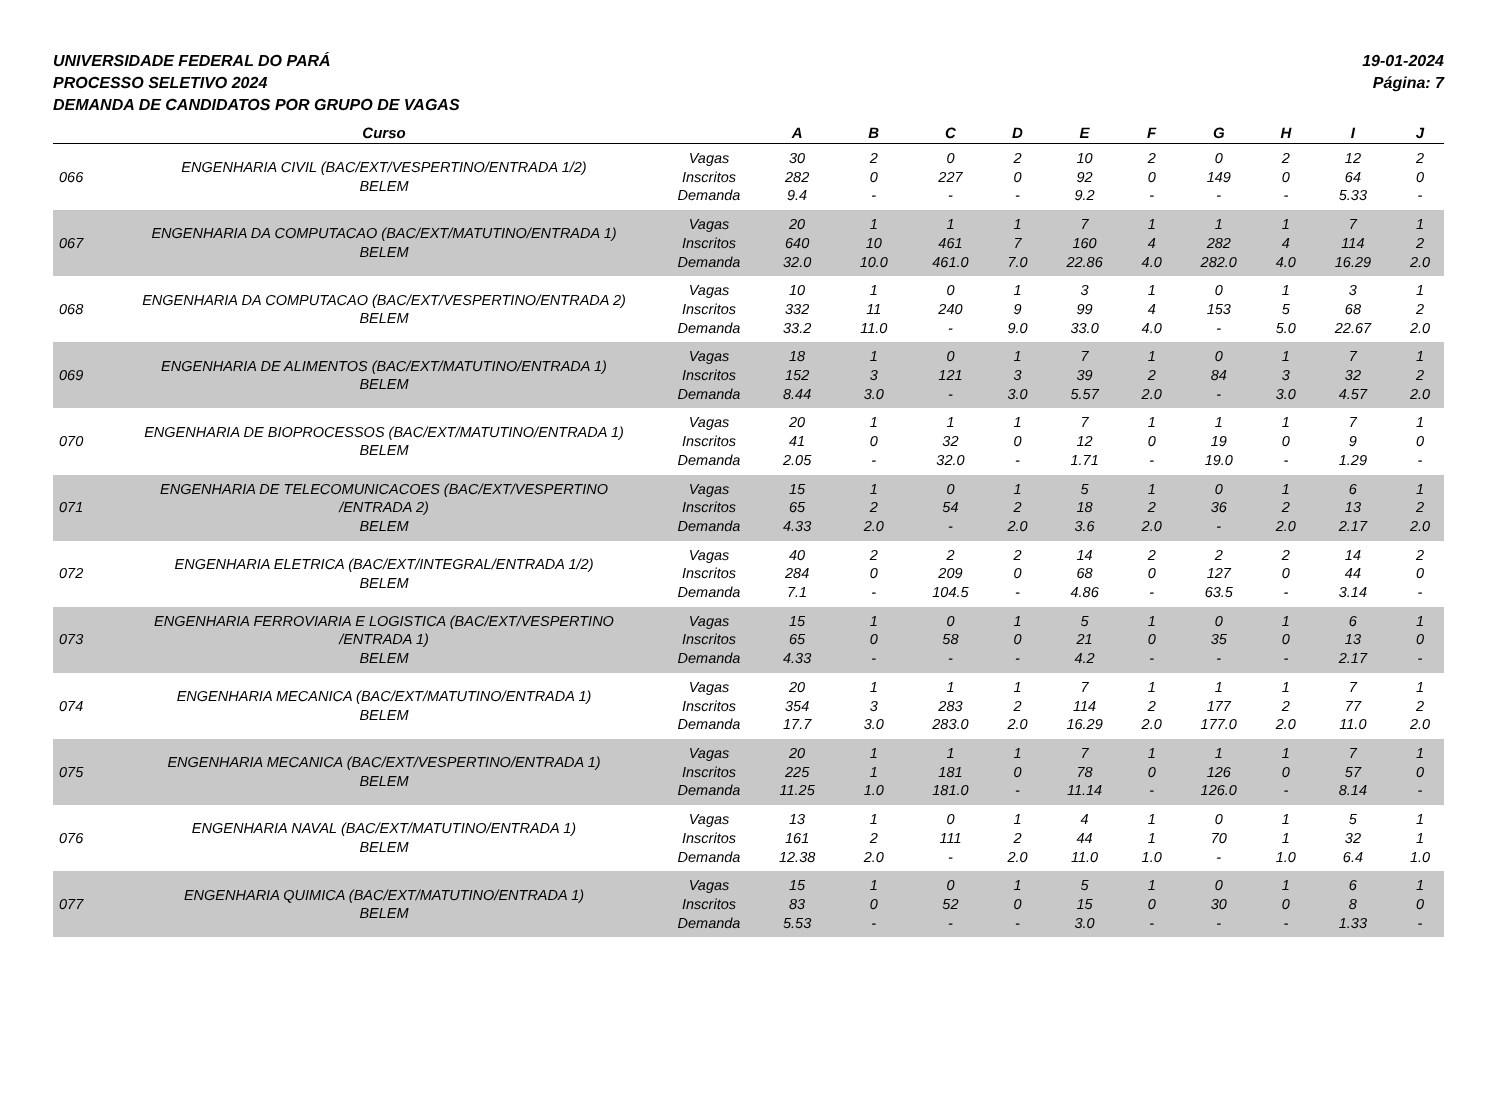UNIVERSIDADE FEDERAL DO PARÁ
PROCESSO SELETIVO 2024
DEMANDA DE CANDIDATOS POR GRUPO DE VAGAS
19-01-2024
Página: 7
| | Curso | | A | B | C | D | E | F | G | H | I | J |
| --- | --- | --- | --- | --- | --- | --- | --- | --- | --- | --- | --- | --- |
| 066 | ENGENHARIA CIVIL (BAC/EXT/VESPERTINO/ENTRADA 1/2) BELEM | Vagas Inscritos Demanda | 30 282 9.4 | 2 0 - | 0 227 - | 2 0 - | 10 92 9.2 | 2 0 - | 0 149 - | 2 0 - | 12 64 5.33 | 2 0 - |
| 067 | ENGENHARIA DA COMPUTACAO (BAC/EXT/MATUTINO/ENTRADA 1) BELEM | Vagas Inscritos Demanda | 20 640 32.0 | 1 10 10.0 | 1 461 461.0 | 1 7 7.0 | 7 160 22.86 | 1 4 4.0 | 1 282 282.0 | 1 4 4.0 | 7 114 16.29 | 1 2 2.0 |
| 068 | ENGENHARIA DA COMPUTACAO (BAC/EXT/VESPERTINO/ENTRADA 2) BELEM | Vagas Inscritos Demanda | 10 332 33.2 | 1 11 11.0 | 0 240 - | 1 9 9.0 | 3 99 33.0 | 1 4 4.0 | 0 153 - | 1 5 5.0 | 3 68 22.67 | 1 2 2.0 |
| 069 | ENGENHARIA DE ALIMENTOS (BAC/EXT/MATUTINO/ENTRADA 1) BELEM | Vagas Inscritos Demanda | 18 152 8.44 | 1 3 3.0 | 0 121 - | 1 3 3.0 | 7 39 5.57 | 1 2 2.0 | 0 84 - | 1 3 3.0 | 7 32 4.57 | 1 2 2.0 |
| 070 | ENGENHARIA DE BIOPROCESSOS (BAC/EXT/MATUTINO/ENTRADA 1) BELEM | Vagas Inscritos Demanda | 20 41 2.05 | 1 0 - | 1 32 32.0 | 1 0 - | 7 12 1.71 | 1 0 - | 1 19 19.0 | 1 0 - | 7 9 1.29 | 1 0 - |
| 071 | ENGENHARIA DE TELECOMUNICACOES (BAC/EXT/VESPERTINO /ENTRADA 2) BELEM | Vagas Inscritos Demanda | 15 65 4.33 | 1 2 2.0 | 0 54 - | 1 2 2.0 | 5 18 3.6 | 1 2 2.0 | 0 36 - | 1 2 2.0 | 6 13 2.17 | 1 2 2.0 |
| 072 | ENGENHARIA ELETRICA (BAC/EXT/INTEGRAL/ENTRADA 1/2) BELEM | Vagas Inscritos Demanda | 40 284 7.1 | 2 0 - | 2 209 104.5 | 2 0 - | 14 68 4.86 | 2 0 - | 2 127 63.5 | 2 0 - | 14 44 3.14 | 2 0 - |
| 073 | ENGENHARIA FERROVIARIA E LOGISTICA (BAC/EXT/VESPERTINO /ENTRADA 1) BELEM | Vagas Inscritos Demanda | 15 65 4.33 | 1 0 - | 0 58 - | 1 0 - | 5 21 4.2 | 1 0 - | 0 35 - | 1 0 - | 6 13 2.17 | 1 0 - |
| 074 | ENGENHARIA MECANICA (BAC/EXT/MATUTINO/ENTRADA 1) BELEM | Vagas Inscritos Demanda | 20 354 17.7 | 1 3 3.0 | 1 283 283.0 | 1 2 2.0 | 7 114 16.29 | 1 2 2.0 | 1 177 177.0 | 1 2 2.0 | 7 77 11.0 | 1 2 2.0 |
| 075 | ENGENHARIA MECANICA (BAC/EXT/VESPERTINO/ENTRADA 1) BELEM | Vagas Inscritos Demanda | 20 225 11.25 | 1 1 1.0 | 1 181 181.0 | 1 0 - | 7 78 11.14 | 1 0 - | 1 126 126.0 | 1 0 - | 7 57 8.14 | 1 0 - |
| 076 | ENGENHARIA NAVAL (BAC/EXT/MATUTINO/ENTRADA 1) BELEM | Vagas Inscritos Demanda | 13 161 12.38 | 1 2 2.0 | 0 111 - | 1 2 2.0 | 4 44 11.0 | 1 1 1.0 | 0 70 - | 1 1 1.0 | 5 32 6.4 | 1 1 1.0 |
| 077 | ENGENHARIA QUIMICA (BAC/EXT/MATUTINO/ENTRADA 1) BELEM | Vagas Inscritos Demanda | 15 83 5.53 | 1 0 - | 0 52 - | 1 0 - | 5 15 3.0 | 1 0 - | 0 30 - | 1 0 - | 6 8 1.33 | 1 0 - |